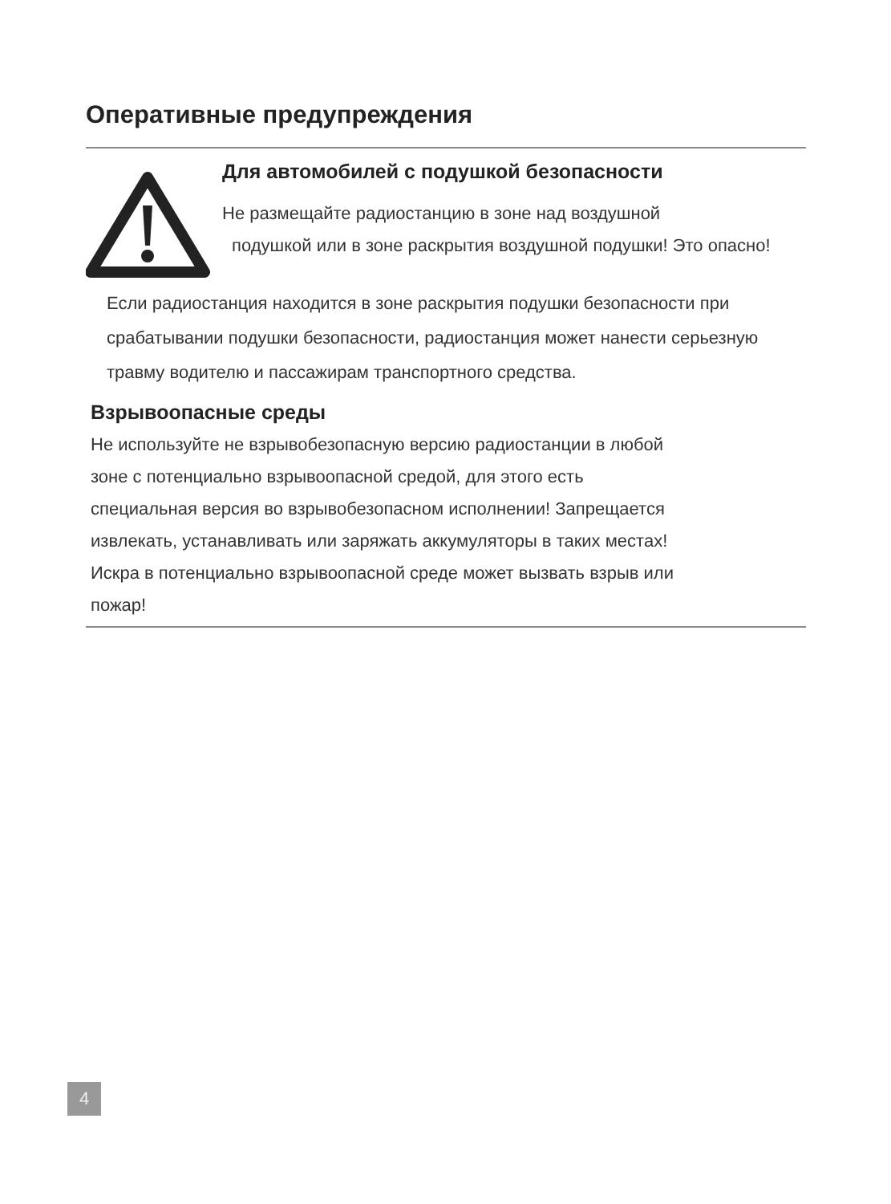Оперативные предупреждения
Для автомобилей с подушкой безопасности
Не размещайте радиостанцию в зоне над воздушной
подушкой или в зоне раскрытия воздушной подушки! Это опасно!
Если радиостанция находится в зоне раскрытия подушки безопасности при срабатывании подушки безопасности, радиостанция может нанести серьезную травму водителю и пассажирам транспортного средства.
Взрывоопасные среды
Не используйте не взрывобезопасную версию радиостанции в любой
зоне с потенциально взрывоопасной средой, для этого есть
специальная версия во взрывобезопасном исполнении! Запрещается
извлекать, устанавливать или заряжать аккумуляторы в таких местах!
Искра в потенциально взрывоопасной среде может вызвать взрыв или
пожар!
4